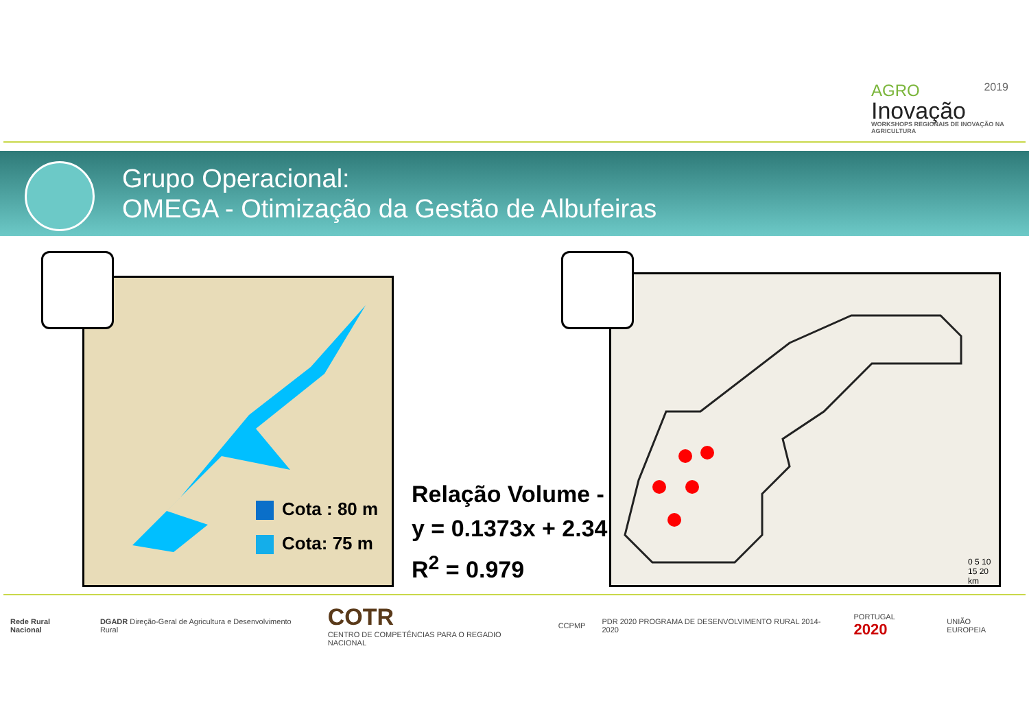AGRO 2019
Inovação
WORKSHOPS REGIONAIS DE INOVAÇÃO NA AGRICULTURA
Grupo Operacional:
OMEGA - Otimização da Gestão de Albufeiras
Cota : 80 m
Cota: 75 m
0 5 10 15 20 km
Relação Volume -
y = 0.1373x + 2.34
R<sup>2</sup> = 0.979
Rede Rural Nacional DGADR Direção-Geral de Agricultura e Desenvolvimento Rural COTR
CENTRO DE COMPETÊNCIAS PARA O REGADIO NACIONAL CCPMP PDR 2020 PROGRAMA DE DESENVOLVIMENTO RURAL 2014-2020 PORTUGAL 2020 UNIÃO EUROPEIA